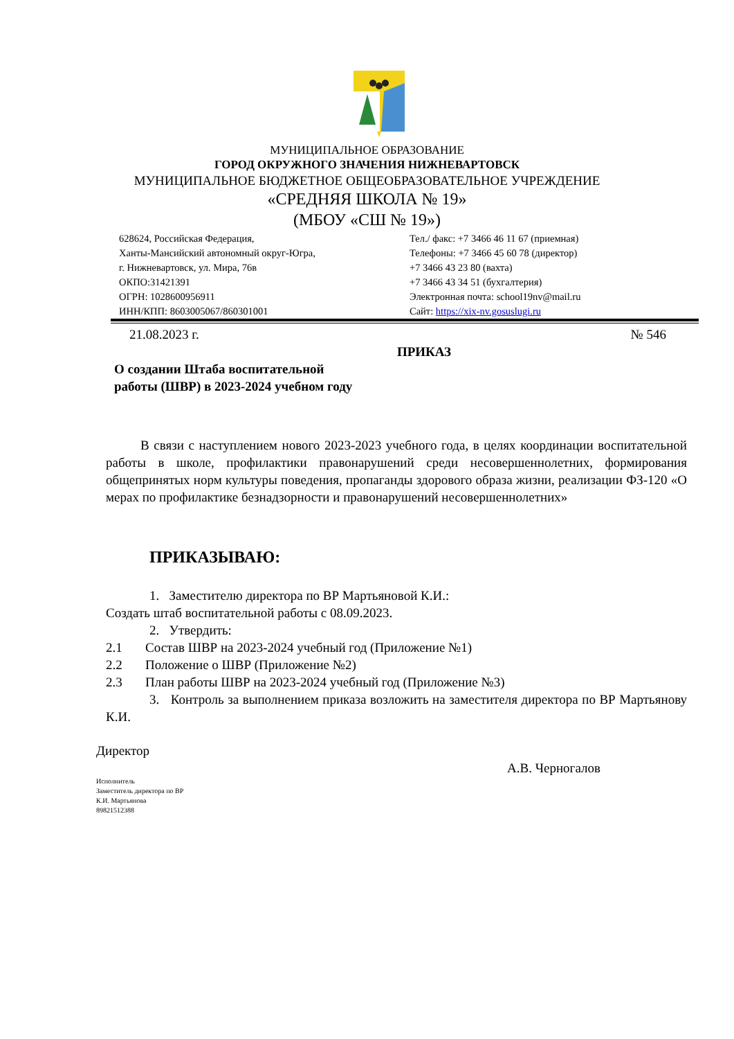МУНИЦИПАЛЬНОЕ ОБРАЗОВАНИЕ
ГОРОД ОКРУЖНОГО ЗНАЧЕНИЯ НИЖНЕВАРТОВСК
МУНИЦИПАЛЬНОЕ БЮДЖЕТНОЕ ОБЩЕОБРАЗОВАТЕЛЬНОЕ УЧРЕЖДЕНИЕ
«СРЕДНЯЯ ШКОЛА № 19»
(МБОУ «СШ № 19»)
628624, Российская Федерация,
Ханты-Мансийский автономный округ-Югра,
г. Нижневартовск, ул. Мира, 76в
ОКПО:31421391
ОГРН: 1028600956911
ИНН/КПП: 8603005067/860301001
Тел./ факс: +7 3466 46 11 67 (приемная)
Телефоны: +7 3466 45 60 78 (директор)
+7 3466 43 23 80 (вахта)
+7 3466 43 34 51 (бухгалтерия)
Электронная почта: school19nv@mail.ru
Сайт: https://xix-nv.gosuslugi.ru
21.08.2023 г. № 546
ПРИКАЗ
О создании Штаба воспитательной
работы (ШВР) в 2023-2024 учебном году
В связи с наступлением нового 2023-2023 учебного года, в целях координации воспитательной работы в школе, профилактики правонарушений среди несовершеннолетних, формирования общепринятых норм культуры поведения, пропаганды здорового образа жизни, реализации ФЗ-120 «О мерах по профилактике безнадзорности и правонарушений несовершеннолетних»
ПРИКАЗЫВАЮ:
1. Заместителю директора по ВР Мартьяновой К.И.:
Создать штаб воспитательной работы с 08.09.2023.
2. Утвердить:
2.1 Состав ШВР на 2023-2024 учебный год (Приложение №1)
2.2 Положение о ШВР (Приложение №2)
2.3 План работы ШВР на 2023-2024 учебный год (Приложение №3)
3. Контроль за выполнением приказа возложить на заместителя директора по ВР Мартьянову К.И.
Директор
А.В. Черногалов
Исполнитель
Заместитель директора по ВР
К.И. Мартьянова
89821512388